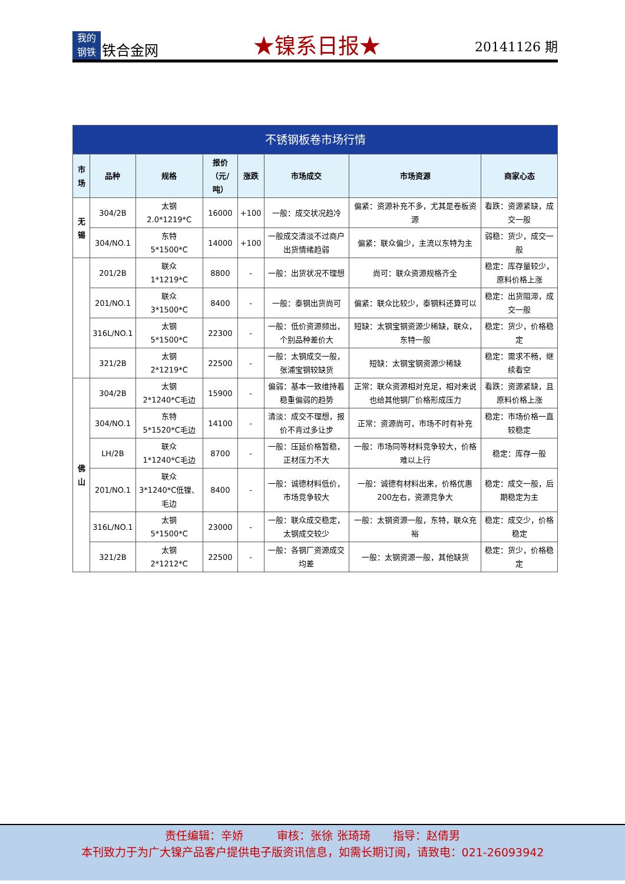我的
钢铁
铁合金网
★镍系日报★
20141126 期
| 不锈钢板卷市场行情 | | | | | | | |
| 市场 | 品种 | 规格 | 报价 （元/吨） | 涨跌 | 市场成交 | 市场资源 | 商家心态 |
| 无锡 | 304/2B | 太钢 2.0*1219*C | 16000 | +100 | 一般：成交状况趋冷 | 偏紧：资源补充不多，尤其是卷板资源 | 看跌：资源紧缺，成交一般 |
| | 304/NO.1 | 东特 5*1500*C | 14000 | +100 | 一般成交清淡不过商户出货情绪趋弱 | 偏紧：联众偏少，主流以东特为主 | 弱稳：货少，成交一般 |
| | 201/2B | 联众 1*1219*C | 8800 | - | 一般：出货状况不理想 | 尚可：联众资源规格齐全 | 稳定：库存量较少，原料价格上涨 |
| | 201/NO.1 | 联众 3*1500*C | 8400 | - | 一般：泰钢出货尚可 | 偏紧：联众比较少，泰钢料还算可以 | 稳定：出货阻滞，成交一般 |
| | 316L/NO.1 | 太钢 5*1500*C | 22300 | - | 一般：低价资源频出，个别品种差价大 | 短缺：太钢宝钢资源少稀缺，联众，东特一般 | 稳定：货少，价格稳定 |
| | 321/2B | 太钢 2*1219*C | 22500 | - | 一般：太钢成交一般，张浦宝钢较缺货 | 短缺：太钢宝钢资源少稀缺 | 稳定：需求不畅，继续看空 |
| 佛山 | 304/2B | 太钢 2*1240*C毛边 | 15900 | - | 偏弱：基本一致维持着稳重偏弱的趋势 | 正常：联众资源相对充足，相对来说也给其他钢厂价格形成压力 | 看跌：资源紧缺，且原料价格上涨 |
| | 304/NO.1 | 东特 5*1520*C毛边 | 14100 | - | 清淡：成交不理想，报价不肯过多让步 | 正常：资源尚可，市场不时有补充 | 稳定：市场价格一直较稳定 |
| | LH/2B | 联众 1*1240*C毛边 | 8700 | - | 一般：压延价格暂稳，正材压力不大 | 一般：市场同等材料竞争较大，价格难以上行 | 稳定：库存一般 |
| | 201/NO.1 | 联众 3*1240*C低镍、毛边 | 8400 | - | 一般：诚德材料低价，市场竞争较大 | 一般：诚德有材料出来，价格优惠200左右，资源竞争大 | 稳定：成交一般，后期稳定为主 |
| | 316L/NO.1 | 太钢 5*1500*C | 23000 | - | 一般：联众成交稳定，太钢成交较少 | 一般：太钢资源一般，东特，联众充裕 | 稳定：成交少，价格稳定 |
| | 321/2B | 太钢 2*1212*C | 22500 | - | 一般：各钢厂资源成交均差 | 一般：太钢资源一般，其他缺货 | 稳定：货少，价格稳定 |
责任编辑：辛娇　　　审核：张徐 张琦琦　　指导：赵倩男
本刊致力于为广大镍产品客户提供电子版资讯信息，如需长期订阅，请致电：021-26093942